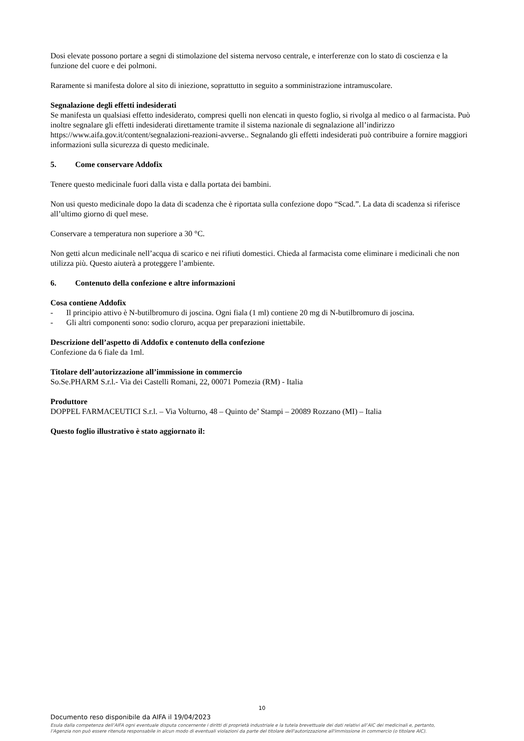Dosi elevate possono portare a segni di stimolazione del sistema nervoso centrale, e interferenze con lo stato di coscienza e la funzione del cuore e dei polmoni.
Raramente si manifesta dolore al sito di iniezione, soprattutto in seguito a somministrazione intramuscolare.
Segnalazione degli effetti indesiderati
Se manifesta un qualsiasi effetto indesiderato, compresi quelli non elencati in questo foglio, si rivolga al medico o al farmacista. Può inoltre segnalare gli effetti indesiderati direttamente tramite il sistema nazionale di segnalazione all’indirizzo https://www.aifa.gov.it/content/segnalazioni-reazioni-avverse.. Segnalando gli effetti indesiderati può contribuire a fornire maggiori informazioni sulla sicurezza di questo medicinale.
5. Come conservare Addofix
Tenere questo medicinale fuori dalla vista e dalla portata dei bambini.
Non usi questo medicinale dopo la data di scadenza che è riportata sulla confezione dopo “Scad.”. La data di scadenza si riferisce all’ultimo giorno di quel mese.
Conservare a temperatura non superiore a 30 °C.
Non getti alcun medicinale nell’acqua di scarico e nei rifiuti domestici. Chieda al farmacista come eliminare i medicinali che non utilizza più. Questo aiuterà a proteggere l’ambiente.
6. Contenuto della confezione e altre informazioni
Cosa contiene Addofix
- Il principio attivo è N-butilbromuro di joscina. Ogni fiala (1 ml) contiene 20 mg di N-butilbromuro di joscina.
- Gli altri componenti sono: sodio cloruro, acqua per preparazioni iniettabile.
Descrizione dell’aspetto di Addofix e contenuto della confezione
Confezione da 6 fiale da 1ml.
Titolare dell’autorizzazione all’immissione in commercio
So.Se.PHARM S.r.l.- Via dei Castelli Romani, 22, 00071 Pomezia (RM) - Italia
Produttore
DOPPEL FARMACEUTICI S.r.l. – Via Volturno, 48 – Quinto de’ Stampi – 20089 Rozzano (MI) – Italia
Questo foglio illustrativo è stato aggiornato il:
10
Documento reso disponibile da AIFA il 19/04/2023
Esula dalla competenza dell’AIFA ogni eventuale disputa concernente i diritti di proprietà industriale e la tutela brevettuale dei dati relativi all’AIC dei medicinali e, pertanto, l’Agenzia non può essere ritenuta responsabile in alcun modo di eventuali violazioni da parte del titolare dell'autorizzazione all'immissione in commercio (o titolare AIC).